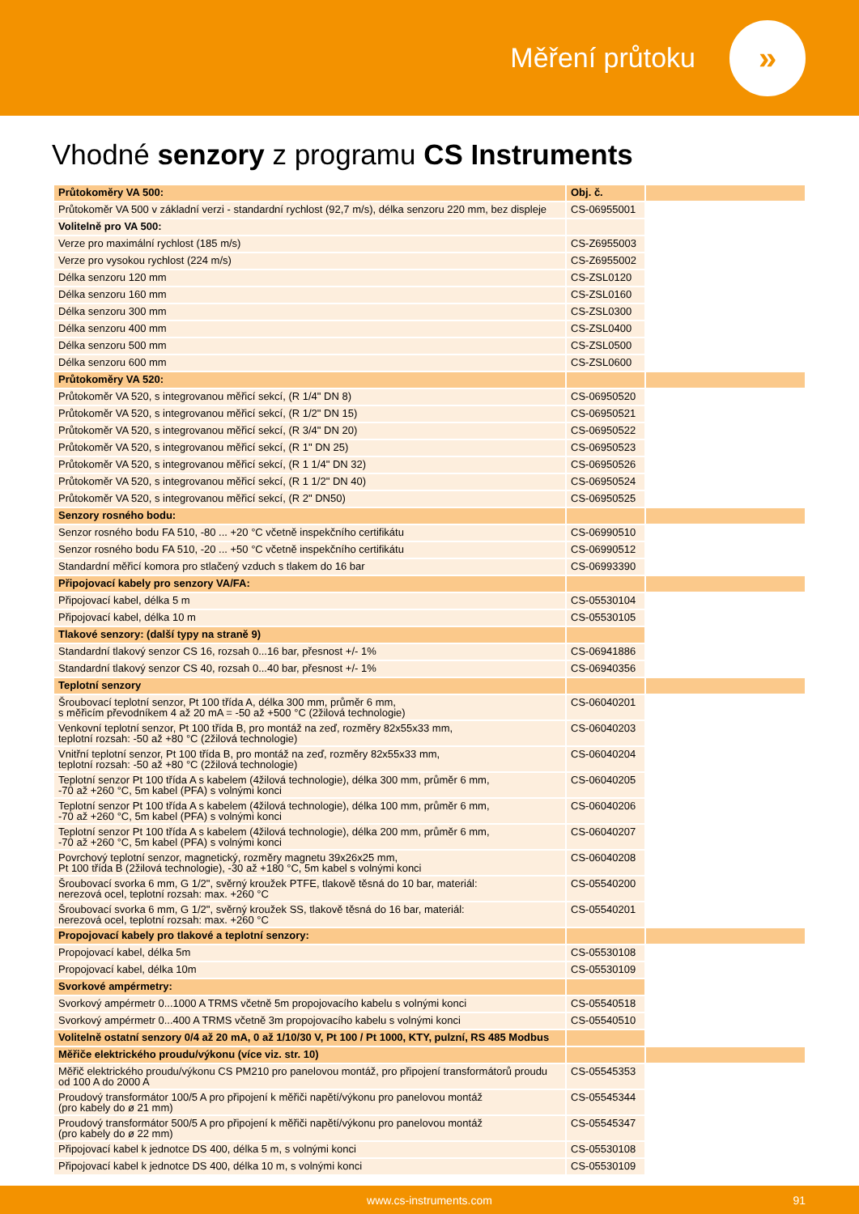Měření průtoku
»
Vhodné senzory z programu CS Instruments
| Průtokoměry VA 500: | Obj. č. | |
| Průtokoměr VA 500 v základní verzi - standardní rychlost (92,7 m/s), délka senzoru 220 mm, bez displeje | CS-06955001 | |
| Volitelně pro VA 500: | | |
| Verze pro maximální rychlost (185 m/s) | CS-Z6955003 | |
| Verze pro vysokou rychlost (224 m/s) | CS-Z6955002 | |
| Délka senzoru 120 mm | CS-ZSL0120 | |
| Délka senzoru 160 mm | CS-ZSL0160 | |
| Délka senzoru 300 mm | CS-ZSL0300 | |
| Délka senzoru 400 mm | CS-ZSL0400 | |
| Délka senzoru 500 mm | CS-ZSL0500 | |
| Délka senzoru 600 mm | CS-ZSL0600 | |
| Průtokoměry VA 520: | | |
| Průtokoměr VA 520, s integrovanou měřicí sekcí, (R 1/4" DN 8) | CS-06950520 | |
| Průtokoměr VA 520, s integrovanou měřicí sekcí, (R 1/2" DN 15) | CS-06950521 | |
| Průtokoměr VA 520, s integrovanou měřicí sekcí, (R 3/4" DN 20) | CS-06950522 | |
| Průtokoměr VA 520, s integrovanou měřicí sekcí, (R 1" DN 25) | CS-06950523 | |
| Průtokoměr VA 520, s integrovanou měřicí sekcí, (R 1 1/4" DN 32) | CS-06950526 | |
| Průtokoměr VA 520, s integrovanou měřicí sekcí, (R 1 1/2" DN 40) | CS-06950524 | |
| Průtokoměr VA 520, s integrovanou měřicí sekcí, (R 2" DN50) | CS-06950525 | |
| Senzory rosného bodu: | | |
| Senzor rosného bodu FA 510, -80 ... +20 °C včetně inspekčního certifikátu | CS-06990510 | |
| Senzor rosného bodu FA 510, -20 ... +50 °C včetně inspekčního certifikátu | CS-06990512 | |
| Standardní měřicí komora pro stlačený vzduch s tlakem do 16 bar | CS-06993390 | |
| Připojovací kabely pro senzory VA/FA: | | |
| Připojovací kabel, délka 5 m | CS-05530104 | |
| Připojovací kabel, délka 10 m | CS-05530105 | |
| Tlakové senzory: (další typy na straně 9) | | |
| Standardní tlakový senzor CS 16, rozsah 0...16 bar, přesnost +/- 1% | CS-06941886 | |
| Standardní tlakový senzor CS 40, rozsah 0...40 bar, přesnost +/- 1% | CS-06940356 | |
| Teplotní senzory | | |
| Šroubovací teplotní senzor, Pt 100 třída A, délka 300 mm, průměr 6 mm, s měřicím převodníkem 4 až 20 mA = -50 až +500 °C (2žilová technologie) | CS-06040201 | |
| Venkovní teplotní senzor, Pt 100 třída B, pro montáž na zeď, rozměry 82x55x33 mm, teplotní rozsah: -50 až +80 °C (2žilová technologie) | CS-06040203 | |
| Vnitřní teplotní senzor, Pt 100 třída B, pro montáž na zeď, rozměry 82x55x33 mm, teplotní rozsah: -50 až +80 °C (2žilová technologie) | CS-06040204 | |
| Teplotní senzor Pt 100 třída A s kabelem (4žilová technologie), délka 300 mm, průměr 6 mm, -70 až +260 °C, 5m kabel (PFA) s volnými konci | CS-06040205 | |
| Teplotní senzor Pt 100 třída A s kabelem (4žilová technologie), délka 100 mm, průměr 6 mm, -70 až +260 °C, 5m kabel (PFA) s volnými konci | CS-06040206 | |
| Teplotní senzor Pt 100 třída A s kabelem (4žilová technologie), délka 200 mm, průměr 6 mm, -70 až +260 °C, 5m kabel (PFA) s volnými konci | CS-06040207 | |
| Povrchový teplotní senzor, magnetický, rozměry magnetu 39x26x25 mm, Pt 100 třída B (2žilová technologie), -30 až +180 °C, 5m kabel s volnými konci | CS-06040208 | |
| Šroubovací svorka 6 mm, G 1/2", svěrný kroužek PTFE, tlakově těsná do 10 bar, materiál: nerezová ocel, teplotní rozsah: max. +260 °C | CS-05540200 | |
| Šroubovací svorka 6 mm, G 1/2", svěrný kroužek SS, tlakově těsná do 16 bar, materiál: nerezová ocel, teplotní rozsah: max. +260 °C | CS-05540201 | |
| Propojovací kabely pro tlakové a teplotní senzory: | | |
| Propojovací kabel, délka 5m | CS-05530108 | |
| Propojovací kabel, délka 10m | CS-05530109 | |
| Svorkové ampérmetry: | | |
| Svorkový ampérmetr 0...1000 A TRMS včetně 5m propojovacího kabelu s volnými konci | CS-05540518 | |
| Svorkový ampérmetr 0...400 A TRMS včetně 3m propojovacího kabelu s volnými konci | CS-05540510 | |
| Volitelně ostatní senzory 0/4 až 20 mA, 0 až 1/10/30 V, Pt 100 / Pt 1000, KTY, pulzní, RS 485 Modbus | | |
| Měřiče elektrického proudu/výkonu (více viz. str. 10) | | |
| Měřič elektrického proudu/výkonu CS PM210 pro panelovou montáž, pro připojení transformátorů proudu od 100 A do 2000 A | CS-05545353 | |
| Proudový transformátor 100/5 A pro připojení k měřiči napětí/výkonu pro panelovou montáž (pro kabely do ø 21 mm) | CS-05545344 | |
| Proudový transformátor 500/5 A pro připojení k měřiči napětí/výkonu pro panelovou montáž (pro kabely do ø 22 mm) | CS-05545347 | |
| Připojovací kabel k jednotce DS 400, délka 5 m, s volnými konci | CS-05530108 | |
| Připojovací kabel k jednotce DS 400, délka 10 m, s volnými konci | CS-05530109 | |
www.cs-instruments.com 91